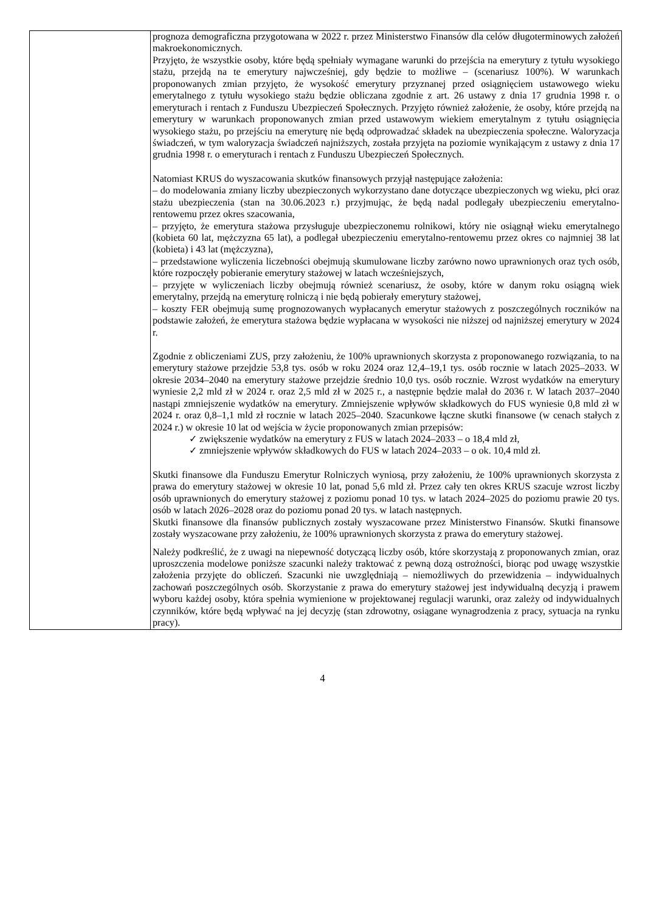| | prognoza demograficzna przygotowana w 2022 r. przez Ministerstwo Finansów dla celów długoterminowych założeń makroekonomicznych. Przyjęto, że wszystkie osoby, które będą spełniały wymagane warunki do przejścia na emerytury z tytułu wysokiego stażu, przejdą na te emerytury najwcześniej, gdy będzie to możliwe – (scenariusz 100%). W warunkach proponowanych zmian przyjęto, że wysokość emerytury przyznanej przed osiągnięciem ustawowego wieku emerytalnego z tytułu wysokiego stażu będzie obliczana zgodnie z art. 26 ustawy z dnia 17 grudnia 1998 r. o emeryturach i rentach z Funduszu Ubezpieczeń Społecznych. Przyjęto również założenie, że osoby, które przejdą na emerytury w warunkach proponowanych zmian przed ustawowym wiekiem emerytalnym z tytułu osiągnięcia wysokiego stażu, po przejściu na emeryturę nie będą odprowadzać składek na ubezpieczenia społeczne. Waloryzacja świadczeń, w tym waloryzacja świadczeń najniższych, została przyjęta na poziomie wynikającym z ustawy z dnia 17 grudnia 1998 r. o emeryturach i rentach z Funduszu Ubezpieczeń Społecznych. Natomiast KRUS do wyszacowania skutków finansowych przyjął następujące założenia: – do modelowania zmiany liczby ubezpieczonych wykorzystano dane dotyczące ubezpieczonych wg wieku, płci oraz stażu ubezpieczenia (stan na 30.06.2023 r.) przyjmując, że będą nadal podlegały ubezpieczeniu emerytalno-rentowemu przez okres szacowania, – przyjęto, że emerytura stażowa przysługuje ubezpieczonemu rolnikowi, który nie osiągnął wieku emerytalnego (kobieta 60 lat, mężczyzna 65 lat), a podlegał ubezpieczeniu emerytalno-rentowemu przez okres co najmniej 38 lat (kobieta) i 43 lat (mężczyzna), – przedstawione wyliczenia liczebności obejmują skumulowane liczby zarówno nowo uprawnionych oraz tych osób, które rozpoczęły pobieranie emerytury stażowej w latach wcześniejszych, – przyjęte w wyliczeniach liczby obejmują również scenariusz, że osoby, które w danym roku osiągną wiek emerytalny, przejdą na emeryturę rolniczą i nie będą pobierały emerytury stażowej, – koszty FER obejmują sumę prognozowanych wypłacanych emerytur stażowych z poszczególnych roczników na podstawie założeń, że emerytura stażowa będzie wypłacana w wysokości nie niższej od najniższej emerytury w 2024 r. Zgodnie z obliczeniami ZUS, przy założeniu, że 100% uprawnionych skorzysta z proponowanego rozwiązania, to na emerytury stażowe przejdzie 53,8 tys. osób w roku 2024 oraz 12,4–19,1 tys. osób rocznie w latach 2025–2033. W okresie 2034–2040 na emerytury stażowe przejdzie średnio 10,0 tys. osób rocznie. Wzrost wydatków na emerytury wyniesie 2,2 mld zł w 2024 r. oraz 2,5 mld zł w 2025 r., a następnie będzie malał do 2036 r. W latach 2037–2040 nastąpi zmniejszenie wydatków na emerytury. Zmniejszenie wpływów składkowych do FUS wyniesie 0,8 mld zł w 2024 r. oraz 0,8–1,1 mld zł rocznie w latach 2025–2040. Szacunkowe łączne skutki finansowe (w cenach stałych z 2024 r.) w okresie 10 lat od wejścia w życie proponowanych zmian przepisów: ✓ zwiększenie wydatków na emerytury z FUS w latach 2024–2033 – o 18,4 mld zł, ✓ zmniejszenie wpływów składkowych do FUS w latach 2024–2033 – o ok. 10,4 mld zł. Skutki finansowe dla Funduszu Emerytur Rolniczych wyniosą, przy założeniu, że 100% uprawnionych skorzysta z prawa do emerytury stażowej w okresie 10 lat, ponad 5,6 mld zł. Przez cały ten okres KRUS szacuje wzrost liczby osób uprawnionych do emerytury stażowej z poziomu ponad 10 tys. w latach 2024–2025 do poziomu prawie 20 tys. osób w latach 2026–2028 oraz do poziomu ponad 20 tys. w latach następnych. Skutki finansowe dla finansów publicznych zostały wyszacowane przez Ministerstwo Finansów. Skutki finansowe zostały wyszacowane przy założeniu, że 100% uprawnionych skorzysta z prawa do emerytury stażowej. Należy podkreślić, że z uwagi na niepewność dotyczącą liczby osób, które skorzystają z proponowanych zmian, oraz uproszczenia modelowe poniższe szacunki należy traktować z pewną dozą ostrożności, biorąc pod uwagę wszystkie założenia przyjęte do obliczeń. Szacunki nie uwzględniają – niemożliwych do przewidzenia – indywidualnych zachowań poszczególnych osób. Skorzystanie z prawa do emerytury stażowej jest indywidualną decyzją i prawem wyboru każdej osoby, która spełnia wymienione w projektowanej regulacji warunki, oraz zależy od indywidualnych czynników, które będą wpływać na jej decyzję (stan zdrowotny, osiągane wynagrodzenia z pracy, sytuacja na rynku pracy). |
4